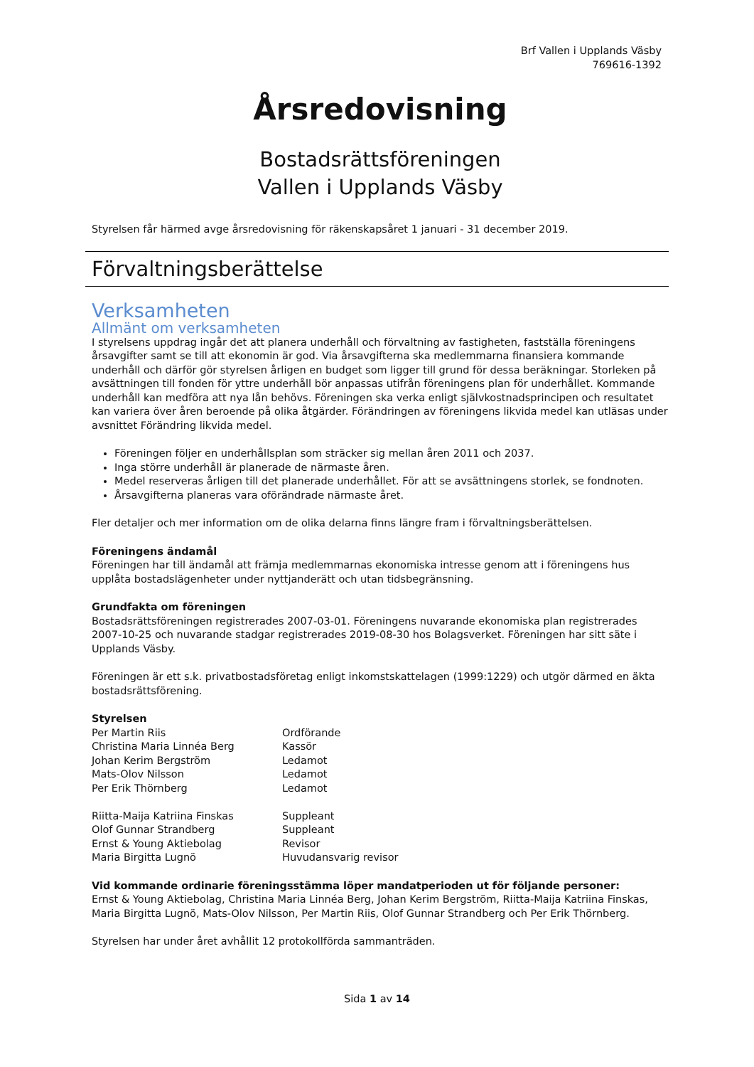Brf Vallen i Upplands Väsby
769616-1392
Årsredovisning
Bostadsrättsföreningen
Vallen i Upplands Väsby
Styrelsen får härmed avge årsredovisning för räkenskapsåret 1 januari - 31 december 2019.
Förvaltningsberättelse
Verksamheten
Allmänt om verksamheten
I styrelsens uppdrag ingår det att planera underhåll och förvaltning av fastigheten, fastställa föreningens årsavgifter samt se till att ekonomin är god. Via årsavgifterna ska medlemmarna finansiera kommande underhåll och därför gör styrelsen årligen en budget som ligger till grund för dessa beräkningar. Storleken på avsättningen till fonden för yttre underhåll bör anpassas utifrån föreningens plan för underhållet. Kommande underhåll kan medföra att nya lån behövs. Föreningen ska verka enligt självkostnadsprincipen och resultatet kan variera över åren beroende på olika åtgärder. Förändringen av föreningens likvida medel kan utläsas under avsnittet Förändring likvida medel.
Föreningen följer en underhållsplan som sträcker sig mellan åren 2011 och 2037.
Inga större underhåll är planerade de närmaste åren.
Medel reserveras årligen till det planerade underhållet. För att se avsättningens storlek, se fondnoten.
Årsavgifterna planeras vara oförändrade närmaste året.
Fler detaljer och mer information om de olika delarna finns längre fram i förvaltningsberättelsen.
Föreningens ändamål
Föreningen har till ändamål att främja medlemmarnas ekonomiska intresse genom att i föreningens hus upplåta bostadslägenheter under nyttjanderätt och utan tidsbegränsning.
Grundfakta om föreningen
Bostadsrättsföreningen registrerades 2007-03-01. Föreningens nuvarande ekonomiska plan registrerades 2007-10-25 och nuvarande stadgar registrerades 2019-08-30 hos Bolagsverket. Föreningen har sitt säte i Upplands Väsby.
Föreningen är ett s.k. privatbostadsföretag enligt inkomstskattelagen (1999:1229) och utgör därmed en äkta bostadsrättsförening.
Styrelsen
| Per Martin Riis | Ordförande |
| Christina Maria Linnéa Berg | Kassör |
| Johan Kerim Bergström | Ledamot |
| Mats-Olov Nilsson | Ledamot |
| Per Erik Thörnberg | Ledamot |
| Riitta-Maija Katriina Finskas | Suppleant |
| Olof Gunnar Strandberg | Suppleant |
| Ernst & Young Aktiebolag | Revisor |
| Maria Birgitta Lugnö | Huvudansvarig revisor |
Vid kommande ordinarie föreningsstämma löper mandatperioden ut för följande personer:
Ernst & Young Aktiebolag, Christina Maria Linnéa Berg, Johan Kerim Bergström, Riitta-Maija Katriina Finskas, Maria Birgitta Lugnö, Mats-Olov Nilsson, Per Martin Riis, Olof Gunnar Strandberg och Per Erik Thörnberg.
Styrelsen har under året avhållit 12 protokollförda sammanträden.
Sida 1 av 14